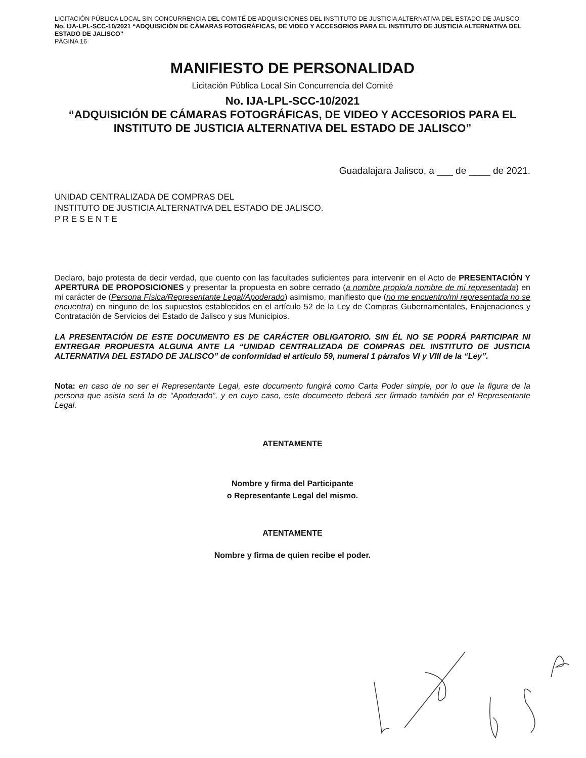LICITACIÓN PÚBLICA LOCAL SIN CONCURRENCIA DEL COMITÉ DE ADQUISICIONES DEL INSTITUTO DE JUSTICIA ALTERNATIVA DEL ESTADO DE JALISCO No. IJA-LPL-SCC-10/2021 “ADQUISICIÓN DE CÁMARAS FOTOGRÁFICAS, DE VIDEO Y ACCESORIOS PARA EL INSTITUTO DE JUSTICIA ALTERNATIVA DEL ESTADO DE JALISCO”
PÁGINA 16
MANIFIESTO DE PERSONALIDAD
Licitación Pública Local Sin Concurrencia del Comité
No. IJA-LPL-SCC-10/2021
“ADQUISICIÓN DE CÁMARAS FOTOGRÁFICAS, DE VIDEO Y ACCESORIOS PARA EL INSTITUTO DE JUSTICIA ALTERNATIVA DEL ESTADO DE JALISCO”
Guadalajara Jalisco, a ___ de ____ de 2021.
UNIDAD CENTRALIZADA DE COMPRAS DEL
INSTITUTO DE JUSTICIA ALTERNATIVA DEL ESTADO DE JALISCO.
P R E S E N T E
Declaro, bajo protesta de decir verdad, que cuento con las facultades suficientes para intervenir en el Acto de PRESENTACIÓN Y APERTURA DE PROPOSICIONES y presentar la propuesta en sobre cerrado (a nombre propio/a nombre de mi representada) en mi carácter de (Persona Física/Representante Legal/Apoderado) asimismo, manifiesto que (no me encuentro/mi representada no se encuentra) en ninguno de los supuestos establecidos en el artículo 52 de la Ley de Compras Gubernamentales, Enajenaciones y Contratación de Servicios del Estado de Jalisco y sus Municipios.
LA PRESENTACIÓN DE ESTE DOCUMENTO ES DE CARÁCTER OBLIGATORIO. SIN ÉL NO SE PODRÁ PARTICIPAR NI ENTREGAR PROPUESTA ALGUNA ANTE LA “UNIDAD CENTRALIZADA DE COMPRAS DEL INSTITUTO DE JUSTICIA ALTERNATIVA DEL ESTADO DE JALISCO” de conformidad el artículo 59, numeral 1 párrafos VI y VIII de la “Ley”.
Nota: en caso de no ser el Representante Legal, este documento fungirá como Carta Poder simple, por lo que la figura de la persona que asista será la de “Apoderado”, y en cuyo caso, este documento deberá ser firmado también por el Representante Legal.
ATENTAMENTE
Nombre y firma del Participante
o Representante Legal del mismo.
ATENTAMENTE
Nombre y firma de quien recibe el poder.